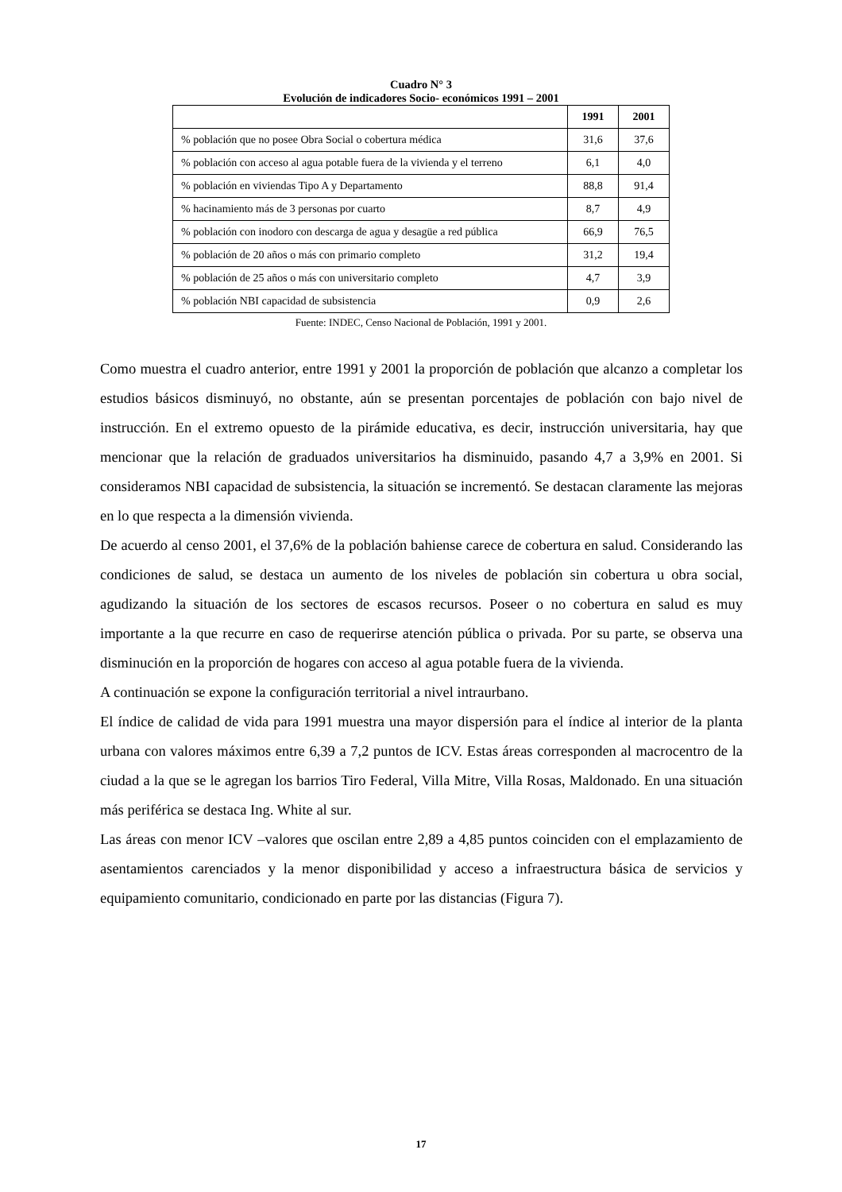Cuadro N° 3
Evolución de indicadores Socio- económicos 1991 – 2001
| | 1991 | 2001 |
| --- | --- | --- |
| % población que no posee Obra Social o cobertura médica | 31,6 | 37,6 |
| % población con acceso al agua potable fuera de la vivienda y el terreno | 6,1 | 4,0 |
| % población en viviendas Tipo A y Departamento | 88,8 | 91,4 |
| % hacinamiento más de 3 personas por cuarto | 8,7 | 4,9 |
| % población con inodoro con descarga de agua y desagüe a red pública | 66,9 | 76,5 |
| % población de 20 años o más con primario completo | 31,2 | 19,4 |
| % población de 25 años o más con universitario completo | 4,7 | 3,9 |
| % población NBI capacidad de subsistencia | 0,9 | 2,6 |
Fuente: INDEC, Censo Nacional de Población, 1991 y 2001.
Como muestra el cuadro anterior, entre 1991 y 2001 la proporción de población que alcanzo a completar los estudios básicos disminuyó, no obstante, aún se presentan porcentajes de población con bajo nivel de instrucción. En el extremo opuesto de la pirámide educativa, es decir, instrucción universitaria, hay que mencionar que la relación de graduados universitarios ha disminuido, pasando 4,7 a 3,9% en 2001. Si consideramos NBI capacidad de subsistencia, la situación se incrementó. Se destacan claramente las mejoras en lo que respecta a la dimensión vivienda.
De acuerdo al censo 2001, el 37,6% de la población bahiense carece de cobertura en salud. Considerando las condiciones de salud, se destaca un aumento de los niveles de población sin cobertura u obra social, agudizando la situación de los sectores de escasos recursos. Poseer o no cobertura en salud es muy importante a la que recurre en caso de requerirse atención pública o privada. Por su parte, se observa una disminución en la proporción de hogares con acceso al agua potable fuera de la vivienda.
A continuación se expone la configuración territorial a nivel intraurbano.
El índice de calidad de vida para 1991 muestra una mayor dispersión para el índice al interior de la planta urbana con valores máximos entre 6,39 a 7,2 puntos de ICV. Estas áreas corresponden al macrocentro de la ciudad a la que se le agregan los barrios Tiro Federal, Villa Mitre, Villa Rosas, Maldonado. En una situación más periférica se destaca Ing. White al sur.
Las áreas con menor ICV –valores que oscilan entre 2,89 a 4,85 puntos coinciden con el emplazamiento de asentamientos carenciados y la menor disponibilidad y acceso a infraestructura básica de servicios y equipamiento comunitario, condicionado en parte por las distancias (Figura 7).
17